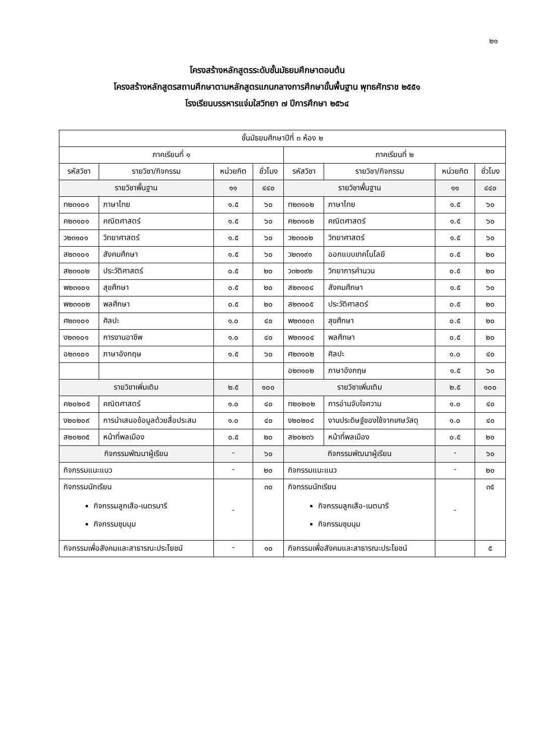๒๑
โครงสร้างหลักสูตรระดับชั้นมัธยมศึกษาตอนต้น
โครงสร้างหลักสูตรสถานศึกษาตามหลักสูตรแกนกลางการศึกษาขั้นพื้นฐาน พุทธศักราช ๒๕๕๑
โรงเรียนบรรหารแจ่มใสวิทยา ๗ ปีการศึกษา ๒๕๖๔
| ชั้นมัธยมศึกษาปีที่ ๓ ห้อง ๒ | | | | | | | |
| --- | --- | --- | --- | --- | --- | --- | --- |
| ภาคเรียนที่ ๑ | | | | ภาคเรียนที่ ๒ | | | |
| รหัสวิชา | รายวิชา/กิจกรรม | หน่วยกิต | ชั่วโมง | รหัสวิชา | รายวิชา/กิจกรรม | หน่วยกิต | ชั่วโมง |
| รายวิชาพื้นฐาน | | ๑๑ | ๔๔๐ | รายวิชาพื้นฐาน | | ๑๑ | ๔๔๐ |
| ท๒๓๑๐๑ | ภาษาไทย | ๑.๕ | ๖๐ | ท๒๓๑๐๒ | ภาษาไทย | ๑.๕ | ๖๐ |
| ค๒๓๑๐๑ | คณิตศาสตร์ | ๑.๕ | ๖๐ | ค๒๓๑๐๒ | คณิตศาสตร์ | ๑.๕ | ๖๐ |
| ว๒๓๑๐๑ | วิทยาศาสตร์ | ๑.๕ | ๖๐ | ว๒๓๑๐๒ | วิทยาศาสตร์ | ๑.๕ | ๖๐ |
| ส๒๓๑๐๑ | สังคมศึกษา | ๑.๕ | ๖๐ | ว๒๓๑๙๑ | ออกแบบเทคโนโลยี | ๐.๕ | ๒๐ |
| ส๒๓๑๐๒ | ประวัติศาสตร์ | ๐.๕ | ๒๐ | ว๓๒๑๙๒ | วิทยาการคำนวน | ๐.๕ | ๒๐ |
| พ๒๓๑๐๑ | สุขศึกษา | ๐.๕ | ๒๐ | ส๒๓๑๐๔ | สังคมศึกษา | ๑.๕ | ๖๐ |
| พ๒๓๑๐๒ | พลศึกษา | ๐.๕ | ๒๐ | ส๒๓๑๐๕ | ประวัติศาสตร์ | ๐.๕ | ๒๐ |
| ศ๒๓๑๐๑ | ศิลปะ | ๑.๐ | ๔๐ | พ๒๓๑๐๓ | สุขศึกษา | ๐.๕ | ๒๐ |
| ง๒๓๑๐๑ | การงานอาชีพ | ๑.๐ | ๔๐ | พ๒๓๑๐๔ | พลศึกษา | ๐.๕ | ๒๐ |
| อ๒๓๑๐๑ | ภาษาอังกฤษ | ๑.๕ | ๖๐ | ศ๒๓๑๐๒ | ศิลปะ | ๑.๐ | ๔๐ |
| | | | | อ๒๓๑๐๒ | ภาษาอังกฤษ | ๑.๕ | ๖๐ |
| รายวิชาเพิ่มเติม | | ๒.๕ | ๑๐๐ | รายวิชาเพิ่มเติม | | ๒.๕ | ๑๐๐ |
| ค๒๐๒๐๕ | คณิตศาสตร์ | ๑.๐ | ๔๐ | ท๒๐๒๐๒ | การอ่านจับใจความ | ๑.๐ | ๔๐ |
| ง๒๐๒๐๙ | การนำเสนอข้อมูลด้วยสื่อประสม | ๑.๐ | ๔๐ | ง๒๐๒๐๔ | งานประดิษฐ์ของใช้จากเศษวัสดุ | ๑.๐ | ๔๐ |
| ส๒๐๒๓๕ | หน้าที่พลเมือง | ๐.๕ | ๒๐ | ส๒๐๒๓๖ | หน้าที่พลเมือง | ๐.๕ | ๒๐ |
| กิจกรรมพัฒนาผู้เรียน | | - | ๖๐ | กิจกรรมพัฒนาผู้เรียน | | - | ๖๐ |
| กิจกรรมแนะแนว | | - | ๒๐ | กิจกรรมแนะแนว | | - | ๒๐ |
| กิจกรรมนักเรียน กิจกรรมลูกเสือ-เนตรนารี กิจกรรมชุมนุม | | - | ๓๐ | กิจกรรมนักเรียน กิจกรรมลูกเสือ-เนตนารี กิจกรรมชุมนุม | | - | ๓๕ |
| กิจกรรมเพื่อสังคมและสาธารณะประโยชน์ | | - | ๑๐ | กิจกรรมเพื่อสังคมและสาธารณะประโยชน์ | | | ๕ |